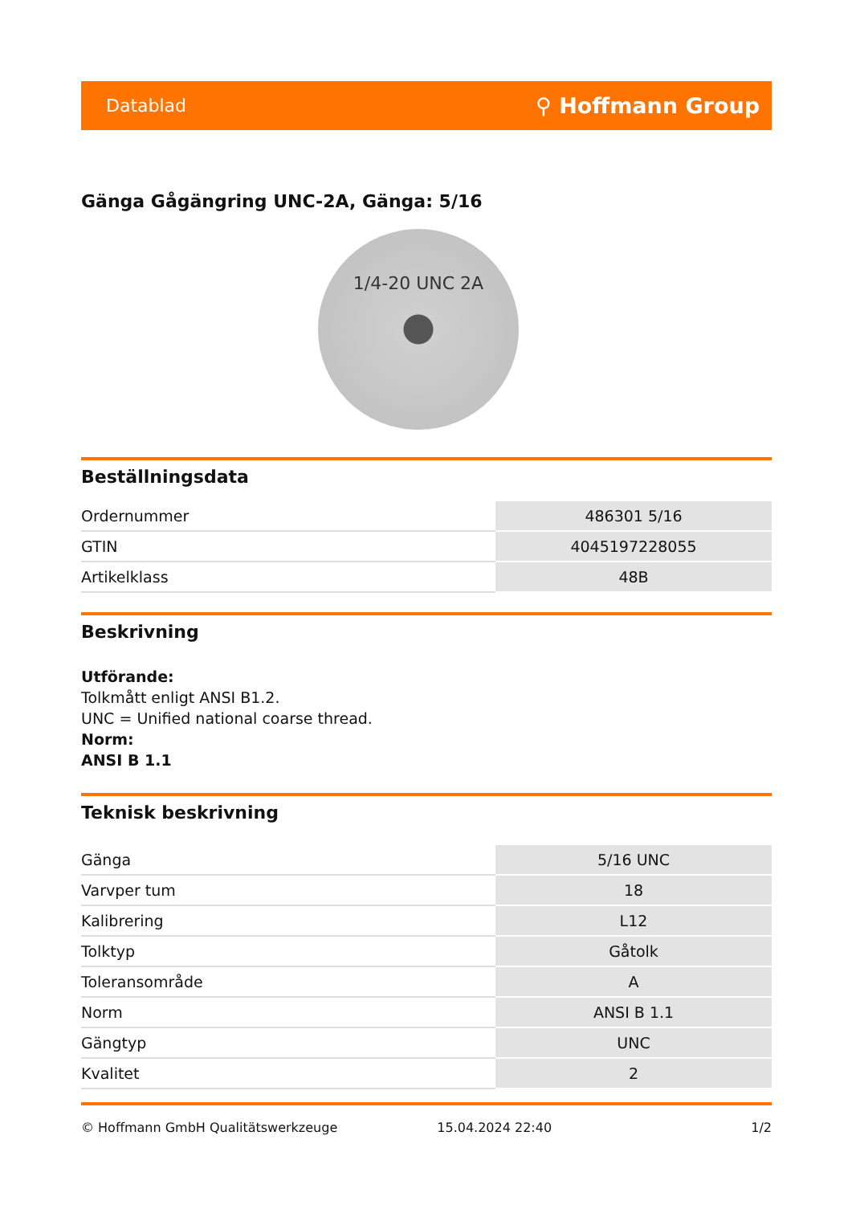Datablad ⚲ Hoffmann Group
Gänga Gågängring UNC-2A, Gänga: 5/16
1/4-20 UNC 2A
Beställningsdata
| Ordernummer | 486301 5/16 |
| GTIN | 4045197228055 |
| Artikelklass | 48B |
Beskrivning
Utförande:
Tolkmått enligt ANSI B1.2.
UNC = Unified national coarse thread.
Norm:
ANSI B 1.1
Teknisk beskrivning
| Gänga | 5/16 UNC |
| Varvper tum | 18 |
| Kalibrering | L12 |
| Tolktyp | Gåtolk |
| Toleransområde | A |
| Norm | ANSI B 1.1 |
| Gängtyp | UNC |
| Kvalitet | 2 |
© Hoffmann GmbH Qualitätswerkzeuge 15.04.2024 22:40 1/2